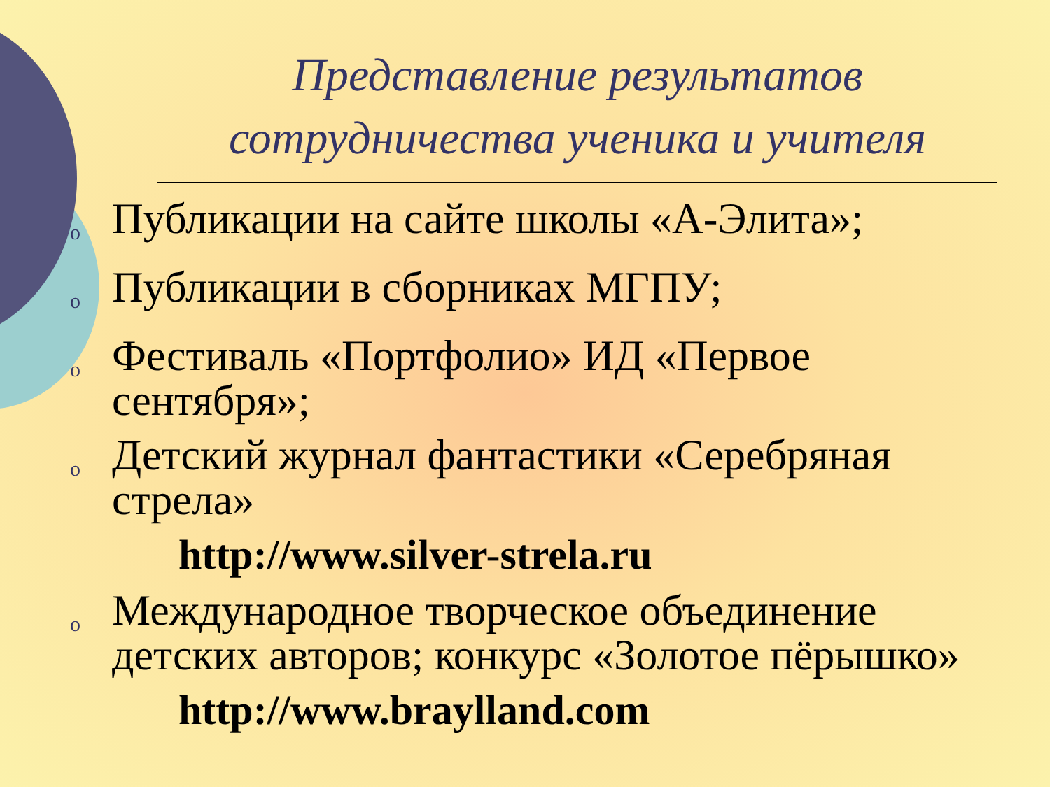Представление результатов сотрудничества ученика и учителя
o Публикации на сайте школы «А-Элита»;
o Публикации в сборниках МГПУ;
o Фестиваль «Портфолио» ИД «Первое сентября»;
o Детский журнал фантастики «Серебряная стрела»
http://www.silver-strela.ru
o Международное творческое объединение детских авторов; конкурс «Золотое пёрышко»
http://www.braylland.com